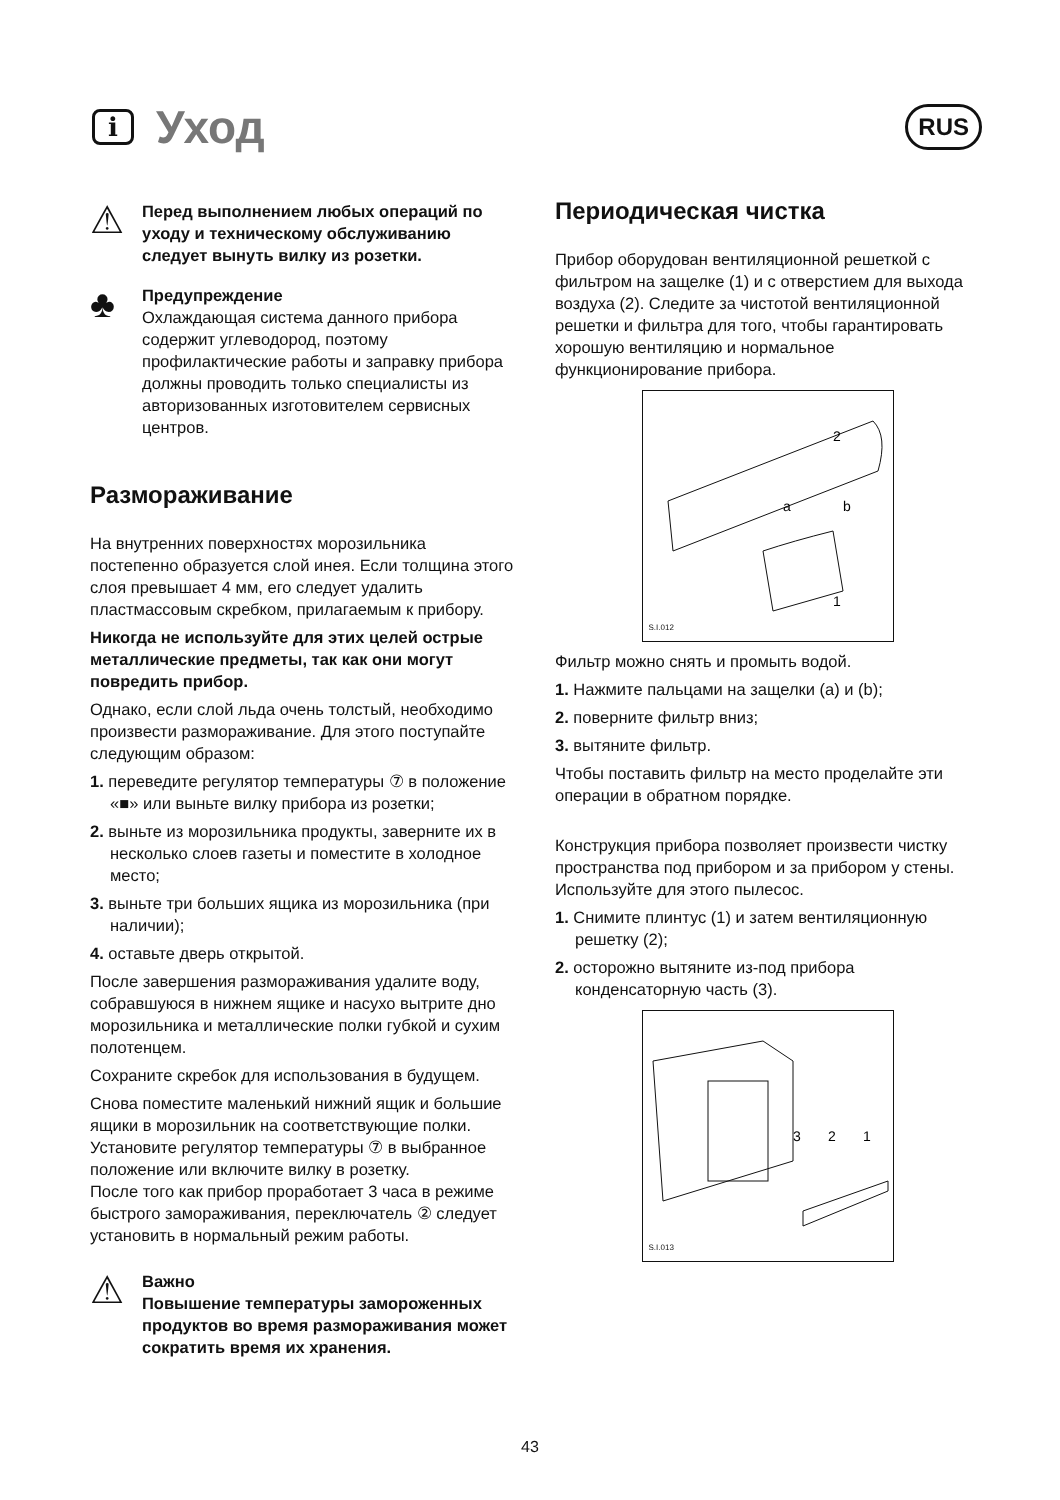i Уход
RUS
⚠
Перед выполнением любых операций по уходу и техническому обслуживанию следует вынуть вилку из розетки.
♣
Предупреждение
Охлаждающая система данного прибора содержит углеводород, поэтому профилактические работы и заправку прибора должны проводить только специалисты из авторизованных изготовителем сервисных центров.
Размораживание
На внутренних поверхност¤х морозильника постепенно образуется слой инея. Если толщина этого слоя превышает 4 мм, его следует удалить пластмассовым скребком, прилагаемым к прибору.
Никогда не используйте для этих целей острые металлические предметы, так как они могут повредить прибор.
Однако, если слой льда очень толстый, необходимо произвести размораживание. Для этого поступайте следующим образом:
1. переведите регулятор температуры ⑦ в положение «■» или выньте вилку прибора из розетки;
2. выньте из морозильника продукты, заверните их в несколько слоев газеты и поместите в холодное место;
3. выньте три больших ящика из морозильника (при наличии);
4. оставьте дверь открытой.
После завершения размораживания удалите воду, собравшуюся в нижнем ящике и насухо вытрите дно морозильника и металлические полки губкой и сухим полотенцем.
Сохраните скребок для использования в будущем.
Снова поместите маленький нижний ящик и большие ящики в морозильник на соответствующие полки.
Установите регулятор температуры ⑦ в выбранное положение или включите вилку в розетку.
После того как прибор проработает 3 часа в режиме быстрого замораживания, переключатель ② следует установить в нормальный режим работы.
⚠
Важно
Повышение температуры замороженных продуктов во время размораживания может сократить время их хранения.
Периодическая чистка
Прибор оборудован вентиляционной решеткой с фильтром на защелке (1) и с отверстием для выхода воздуха (2). Следите за чистотой вентиляционной решетки и фильтра для того, чтобы гарантировать хорошую вентиляцию и нормальное функционирование прибора.
2
a
b
1
S.I.012
Фильтр можно снять и промыть водой.
1. Нажмите пальцами на защелки (a) и (b);
2. поверните фильтр вниз;
3. вытяните фильтр.
Чтобы поставить фильтр на место проделайте эти операции в обратном порядке.
Конструкция прибора позволяет произвести чистку пространства под прибором и за прибором у стены.
Используйте для этого пылесос.
1. Снимите плинтус (1) и затем вентиляционную решетку (2);
2. осторожно вытяните из-под прибора конденсаторную часть (3).
3
2
1
S.I.013
43